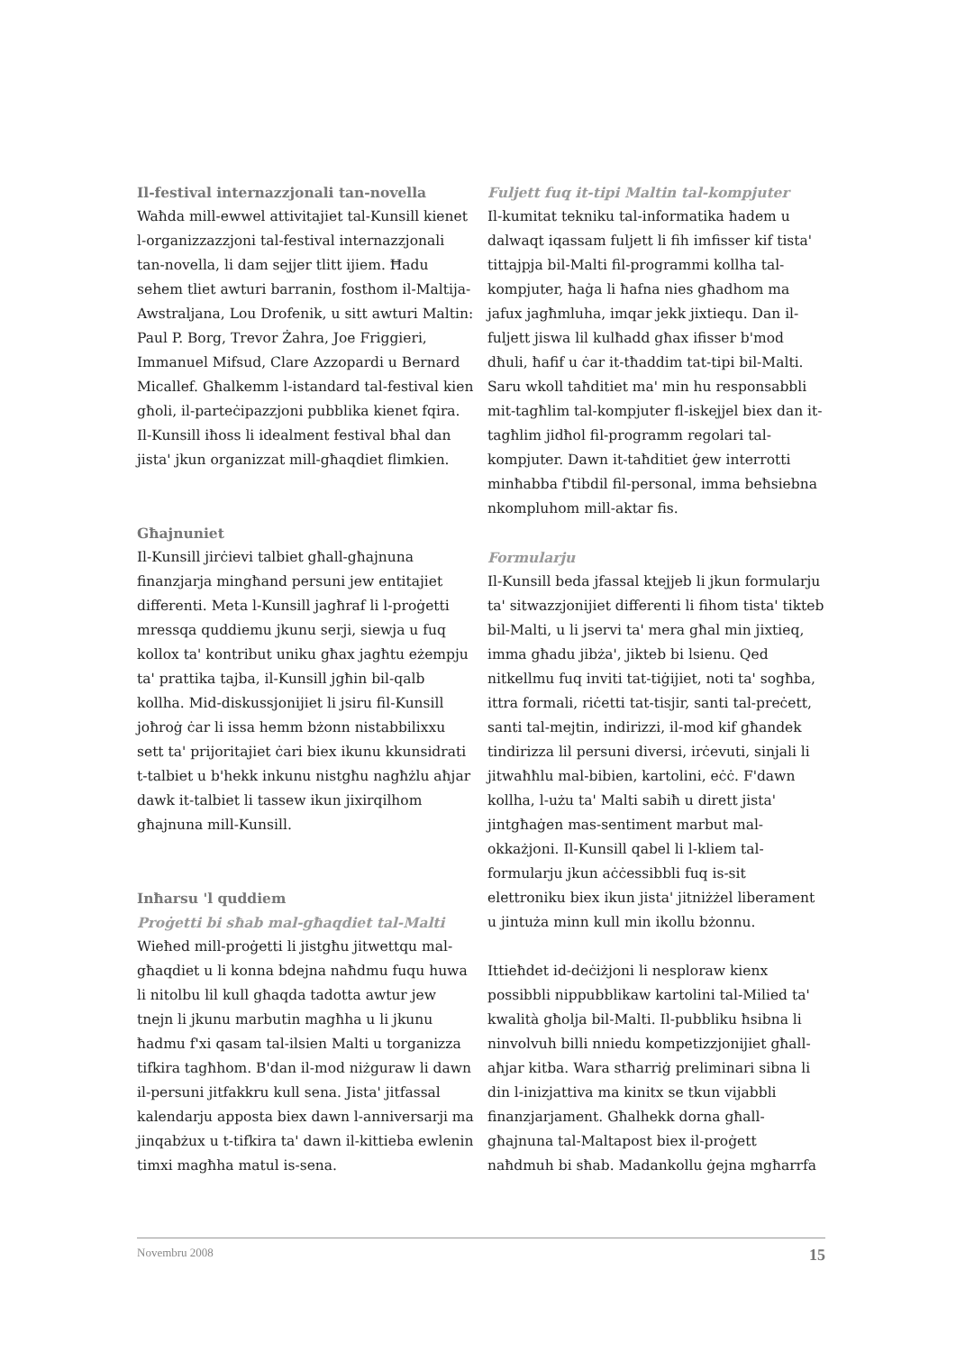Il-festival internazzjonali tan-novella
Waħda mill-ewwel attivitajiet tal-Kunsill kienet l-organizzazzjoni tal-festival internazzjonali tan-novella, li dam sejjer tlitt ijiem. Ħadu sehem tliet awturi barranin, fosthom il-Maltija-Awstraljana, Lou Drofenik, u sitt awturi Maltin: Paul P. Borg, Trevor Żahra, Joe Friggieri, Immanuel Mifsud, Clare Azzopardi u Bernard Micallef. Għalkemm l-istandard tal-festival kien għoli, il-parteċipazzjoni pubblika kienet fqira. Il-Kunsill iħoss li idealment festival bħal dan jista' jkun organizzat mill-għaqdiet flimkien.
Għajnuniet
Il-Kunsill jirċievi talbiet għall-għajnuna finanzjarja mingħand persuni jew entitajiet differenti. Meta l-Kunsill jagħraf li l-proġetti mressqa quddiemu jkunu serji, siewja u fuq kollox ta' kontribut uniku għax jagħtu eżempju ta' prattika tajba, il-Kunsill jgħin bil-qalb kollha. Mid-diskussjonijiet li jsiru fil-Kunsill joħroġ ċar li issa hemm bżonn nistabbilixxu sett ta' prijoritajiet ċari biex ikunu kkunsidrati t-talbiet u b'hekk inkunu nistgħu nagħżlu aħjar dawk it-talbiet li tassew ikun jixirqilhom għajnuna mill-Kunsill.
Inħarsu 'l quddiem
Proġetti bi sħab mal-għaqdiet tal-Malti
Wieħed mill-proġetti li jistgħu jitwettqu mal-għaqdiet u li konna bdejna naħdmu fuqu huwa li nitolbu lil kull għaqda tadotta awtur jew tnejn li jkunu marbutin magħha u li jkunu ħadmu f'xi qasam tal-ilsien Malti u torganizza tifkira tagħhom. B'dan il-mod niżguraw li dawn il-persuni jitfakkru kull sena. Jista' jitfassal kalendarju apposta biex dawn l-anniversarji ma jinqabżux u t-tifkira ta' dawn il-kittieba ewlenin timxi magħha matul is-sena.
Fuljett fuq it-tipi Maltin tal-kompjuter
Il-kumitat tekniku tal-informatika ħadem u dalwaqt iqassam fuljett li fih imfisser kif tista' tittajpja bil-Malti fil-programmi kollha tal-kompjuter, ħaġa li ħafna nies għadhom ma jafux jagħmluha, imqar jekk jixtiequ. Dan il-fuljett jiswa lil kulħadd għax ifisser b'mod dħuli, ħafif u ċar it-tħaddim tat-tipi bil-Malti. Saru wkoll taħditiet ma' min hu responsabbli mit-tagħlim tal-kompjuter fl-iskejjel biex dan it-tagħlim jidħol fil-programm regolari tal-kompjuter. Dawn it-taħditiet ġew interrotti minħabba f'tibdil fil-personal, imma beħsiebna nkompluhom mill-aktar fis.
Formularju
Il-Kunsill beda jfassal ktejjeb li jkun formularju ta' sitwazzjonijiet differenti li fihom tista' tikteb bil-Malti, u li jservi ta' mera għal min jixtieq, imma għadu jibża', jikteb bi lsienu. Qed nitkellmu fuq inviti tat-tiġijiet, noti ta' sogħba, ittra formali, riċetti tat-tisjir, santi tal-preċett, santi tal-mejtin, indirizzi, il-mod kif għandek tindirizza lil persuni diversi, irċevuti, sinjali li jitwaħħlu mal-bibien, kartolini, eċċ. F'dawn kollha, l-użu ta' Malti sabiħ u dirett jista' jintgħaġen mas-sentiment marbut mal-okkażjoni. Il-Kunsill qabel li l-kliem tal-formularju jkun aċċessibbli fuq is-sit elettroniku biex ikun jista' jitniżżel liberament u jintuża minn kull min ikollu bżonnu.
Ittieħdet id-deċiżjoni li nesploraw kienx possibbli nippubblikaw kartolini tal-Milied ta' kwalità għolja bil-Malti. Il-pubbliku ħsibna li ninvolvuh billi nniedu kompetizzjonijiet għall-aħjar kitba. Wara stħarriġ preliminari sibna li din l-inizjattiva ma kinitx se tkun vijabbli finanzjarjament. Għalhekk dorna għall-għajnuna tal-Maltapost biex il-proġett naħdmuh bi sħab. Madankollu ġejna mgħarrfa
Novembru 2008 15